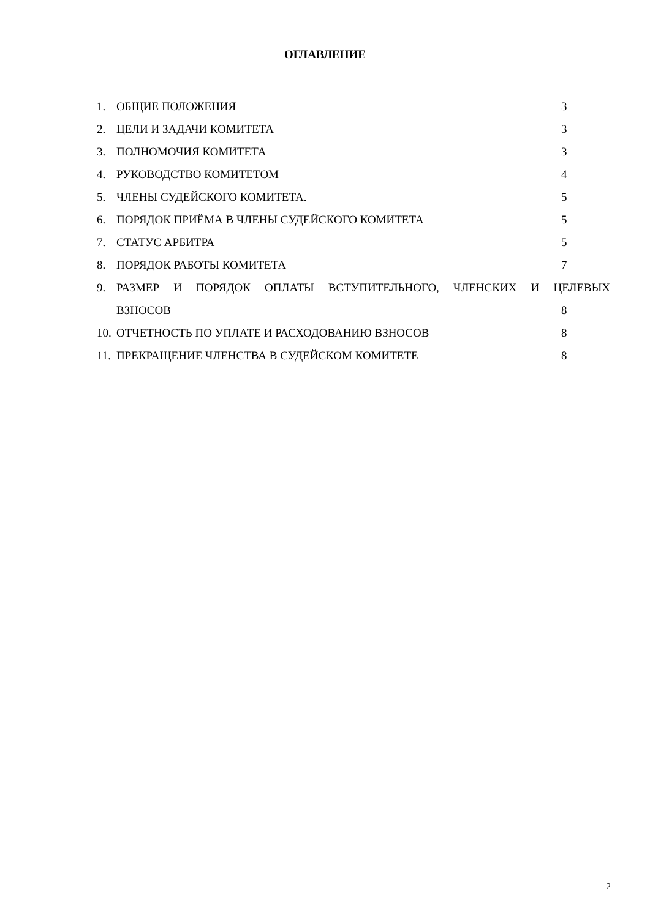ОГЛАВЛЕНИЕ
1. ОБЩИЕ ПОЛОЖЕНИЯ 3
2. ЦЕЛИ И ЗАДАЧИ КОМИТЕТА 3
3. ПОЛНОМОЧИЯ КОМИТЕТА 3
4. РУКОВОДСТВО КОМИТЕТОМ 4
5. ЧЛЕНЫ СУДЕЙСКОГО КОМИТЕТА. 5
6. ПОРЯДОК ПРИЁМА В ЧЛЕНЫ СУДЕЙСКОГО КОМИТЕТА 5
7. СТАТУС АРБИТРА 5
8. ПОРЯДОК РАБОТЫ КОМИТЕТА 7
9. РАЗМЕР И ПОРЯДОК ОПЛАТЫ ВСТУПИТЕЛЬНОГО, ЧЛЕНСКИХ И ЦЕЛЕВЫХ
ВЗНОСОВ 8
10. ОТЧЕТНОСТЬ ПО УПЛАТЕ И РАСХОДОВАНИЮ ВЗНОСОВ 8
11. ПРЕКРАЩЕНИЕ ЧЛЕНСТВА В СУДЕЙСКОМ КОМИТЕТЕ 8
2